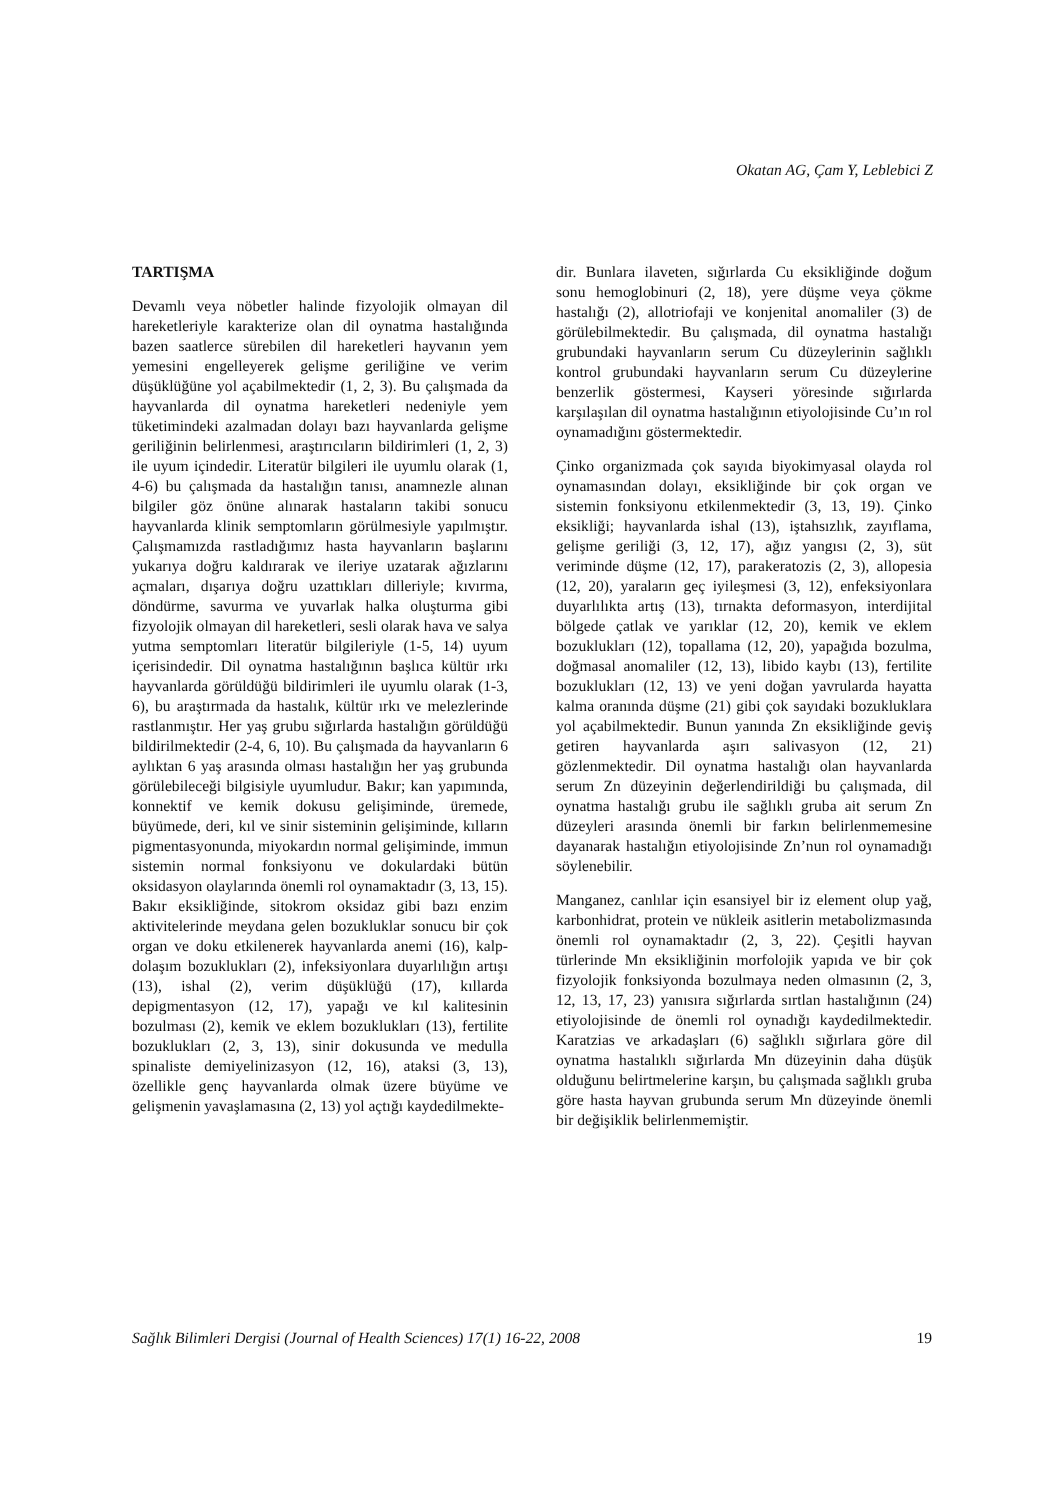Okatan AG, Çam Y, Leblebici Z
TARTIŞMA
Devamlı veya nöbetler halinde fizyolojik olmayan dil hareketleriyle karakterize olan dil oynatma hastalığında bazen saatlerce sürebilen dil hareketleri hayvanın yem yemesini engelleyerek gelişme geriliğine ve verim düşüklüğüne yol açabilmektedir (1, 2, 3). Bu çalışmada da hayvanlarda dil oynatma hareketleri nedeniyle yem tüketimindeki azalmadan dolayı bazı hayvanlarda gelişme geriliğinin belirlenmesi, araştırıcıların bildirimleri (1, 2, 3) ile uyum içindedir. Literatür bilgileri ile uyumlu olarak (1, 4-6) bu çalışmada da hastalığın tanısı, anamnezle alınan bilgiler göz önüne alınarak hastaların takibi sonucu hayvanlarda klinik semptomların görülmesiyle yapılmıştır. Çalışmamızda rastladığımız hasta hayvanların başlarını yukarıya doğru kaldırarak ve ileriye uzatarak ağızlarını açmaları, dışarıya doğru uzattıkları dilleriyle; kıvırma, döndürme, savurma ve yuvarlak halka oluşturma gibi fizyolojik olmayan dil hareketleri, sesli olarak hava ve salya yutma semptomları literatür bilgileriyle (1-5, 14) uyum içerisindedir. Dil oynatma hastalığının başlıca kültür ırkı hayvanlarda görüldüğü bildirimleri ile uyumlu olarak (1-3, 6), bu araştırmada da hastalık, kültür ırkı ve melezlerinde rastlanmıştır. Her yaş grubu sığırlarda hastalığın görüldüğü bildirilmektedir (2-4, 6, 10). Bu çalışmada da hayvanların 6 aylıktan 6 yaş arasında olması hastalığın her yaş grubunda görülebileceği bilgisiyle uyumludur. Bakır; kan yapımında, konnektif ve kemik dokusu gelişiminde, üremede, büyümede, deri, kıl ve sinir sisteminin gelişiminde, kılların pigmentasyonunda, miyokardın normal gelişiminde, immun sistemin normal fonksiyonu ve dokulardaki bütün oksidasyon olaylarında önemli rol oynamaktadır (3, 13, 15). Bakır eksikliğinde, sitokrom oksidaz gibi bazı enzim aktivitelerinde meydana gelen bozukluklar sonucu bir çok organ ve doku etkilenerek hayvanlarda anemi (16), kalp-dolaşım bozuklukları (2), infeksiyonlara duyarlılığın artışı (13), ishal (2), verim düşüklüğü (17), kıllarda depigmentasyon (12, 17), yapağı ve kıl kalitesinin bozulması (2), kemik ve eklem bozuklukları (13), fertilite bozuklukları (2, 3, 13), sinir dokusunda ve medulla spinaliste demiyelinizasyon (12, 16), ataksi (3, 13), özellikle genç hayvanlarda olmak üzere büyüme ve gelişmenin yavaşlamasına (2, 13) yol açtığı kaydedilmekte-
dir. Bunlara ilaveten, sığırlarda Cu eksikliğinde doğum sonu hemoglobinuri (2, 18), yere düşme veya çökme hastalığı (2), allotriofaji ve konjenital anomaliler (3) de görülebilmektedir. Bu çalışmada, dil oynatma hastalığı grubundaki hayvanların serum Cu düzeylerinin sağlıklı kontrol grubundaki hayvanların serum Cu düzeylerine benzerlik göstermesi, Kayseri yöresinde sığırlarda karşılaşılan dil oynatma hastalığının etiyolojisinde Cu’ın rol oynamadığını göstermektedir.
Çinko organizmada çok sayıda biyokimyasal olayda rol oynamasından dolayı, eksikliğinde bir çok organ ve sistemin fonksiyonu etkilenmektedir (3, 13, 19). Çinko eksikliği; hayvanlarda ishal (13), iştahsızlık, zayıflama, gelişme geriliği (3, 12, 17), ağız yangısı (2, 3), süt veriminde düşme (12, 17), parakeratozis (2, 3), allopesia (12, 20), yaraların geç iyileşmesi (3, 12), enfeksiyonlara duyarlılıkta artış (13), tırnakta deformasyon, interdijital bölgede çatlak ve yarıklar (12, 20), kemik ve eklem bozuklukları (12), topallama (12, 20), yapağıda bozulma, doğmasal anomaliler (12, 13), libido kaybı (13), fertilite bozuklukları (12, 13) ve yeni doğan yavrularda hayatta kalma oranında düşme (21) gibi çok sayıdaki bozukluklara yol açabilmektedir. Bunun yanında Zn eksikliğinde geviş getiren hayvanlarda aşırı salivasyon (12, 21) gözlenmektedir. Dil oynatma hastalığı olan hayvanlarda serum Zn düzeyinin değerlendirildiği bu çalışmada, dil oynatma hastalığı grubu ile sağlıklı gruba ait serum Zn düzeyleri arasında önemli bir farkın belirlenmemesine dayanarak hastalığın etiyolojisinde Zn’nun rol oynamadığı söylenebilir.
Manganez, canlılar için esansiyel bir iz element olup yağ, karbonhidrat, protein ve nükleik asitlerin metabolizmasında önemli rol oynamaktadır (2, 3, 22). Çeşitli hayvan türlerinde Mn eksikliğinin morfolojik yapıda ve bir çok fizyolojik fonksiyonda bozulmaya neden olmasının (2, 3, 12, 13, 17, 23) yanısıra sığırlarda sırtlan hastalığının (24) etiyolojisinde de önemli rol oynadığı kaydedilmektedir. Karatzias ve arkadaşları (6) sağlıklı sığırlara göre dil oynatma hastalıklı sığırlarda Mn düzeyinin daha düşük olduğunu belirtmelerine karşın, bu çalışmada sağlıklı gruba göre hasta hayvan grubunda serum Mn düzeyinde önemli bir değişiklik belirlenmemiştir.
Sağlık Bilimleri Dergisi (Journal of Health Sciences) 17(1) 16-22, 2008 19